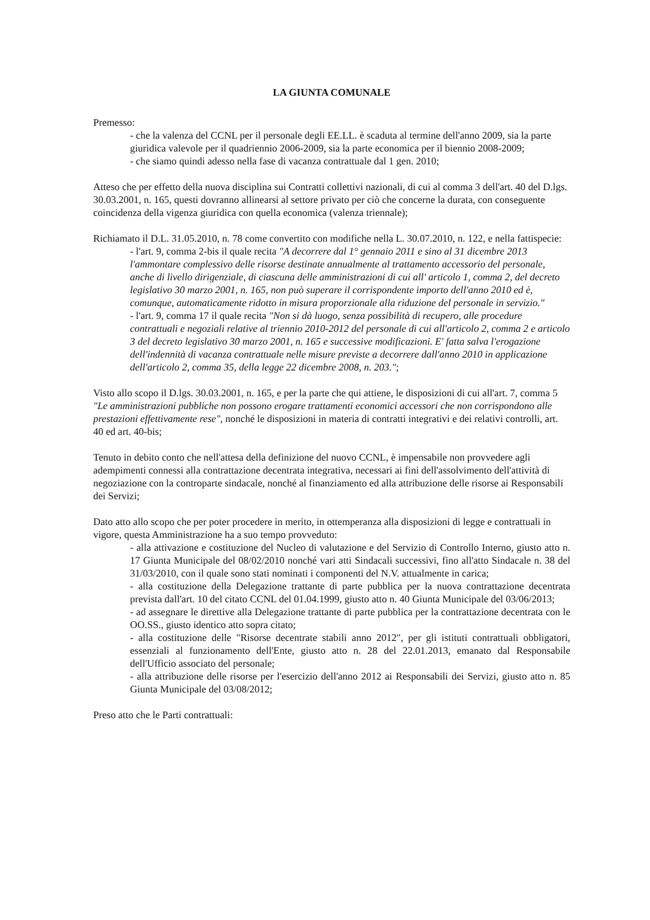LA GIUNTA COMUNALE
Premesso:
- che la valenza del CCNL per il personale degli EE.LL. è scaduta al termine dell'anno 2009, sia la parte giuridica valevole per il quadriennio 2006-2009, sia la parte economica per il biennio 2008-2009;
- che siamo quindi adesso nella fase di vacanza contrattuale dal 1 gen. 2010;
Atteso che per effetto della nuova disciplina sui Contratti collettivi nazionali, di cui al comma 3 dell'art. 40 del D.lgs. 30.03.2001, n. 165, questi dovranno allinearsi al settore privato per ciò che concerne la durata, con conseguente coincidenza della vigenza giuridica con quella economica (valenza triennale);
Richiamato il D.L. 31.05.2010, n. 78 come convertito con modifiche nella L. 30.07.2010, n. 122, e nella fattispecie:
- l'art. 9, comma 2-bis il quale recita "A decorrere dal 1° gennaio 2011 e sino al 31 dicembre 2013 l'ammontare complessivo delle risorse destinate annualmente al trattamento accessorio del personale, anche di livello dirigenziale, di ciascuna delle amministrazioni di cui all' articolo 1, comma 2, del decreto legislativo 30 marzo 2001, n. 165, non può superare il corrispondente importo dell'anno 2010 ed è, comunque, automaticamente ridotto in misura proporzionale alla riduzione del personale in servizio."
- l'art. 9, comma 17 il quale recita "Non si dà luogo, senza possibilità di recupero, alle procedure contrattuali e negoziali relative al triennio 2010-2012 del personale di cui all'articolo 2, comma 2 e articolo 3 del decreto legislativo 30 marzo 2001, n. 165 e successive modificazioni. E' fatta salva l'erogazione dell'indennità di vacanza contrattuale nelle misure previste a decorrere dall'anno 2010 in applicazione dell'articolo 2, comma 35, della legge 22 dicembre 2008, n. 203.";
Visto allo scopo il D.lgs. 30.03.2001, n. 165, e per la parte che qui attiene, le disposizioni di cui all'art. 7, comma 5 "Le amministrazioni pubbliche non possono erogare trattamenti economici accessori che non corrispondono alle prestazioni effettivamente rese", nonché le disposizioni in materia di contratti integrativi e dei relativi controlli, art. 40 ed art. 40-bis;
Tenuto in debito conto che nell'attesa della definizione del nuovo CCNL, è impensabile non provvedere agli adempimenti connessi alla contrattazione decentrata integrativa, necessari ai fini dell'assolvimento dell'attività di negoziazione con la controparte sindacale, nonché al finanziamento ed alla attribuzione delle risorse ai Responsabili dei Servizi;
Dato atto allo scopo che per poter procedere in merito, in ottemperanza alla disposizioni di legge e contrattuali in vigore, questa Amministrazione ha a suo tempo provveduto:
- alla attivazione e costituzione del Nucleo di valutazione e del Servizio di Controllo Interno, giusto atto n. 17 Giunta Municipale del 08/02/2010 nonché vari atti Sindacali successivi, fino all'atto Sindacale n. 38 del 31/03/2010, con il quale sono stati nominati i componenti del N.V. attualmente in carica;
- alla costituzione della Delegazione trattante di parte pubblica per la nuova contrattazione decentrata prevista dall'art. 10 del citato CCNL del 01.04.1999, giusto atto n. 40 Giunta Municipale del 03/06/2013;
- ad assegnare le direttive alla Delegazione trattante di parte pubblica per la contrattazione decentrata con le OO.SS., giusto identico atto sopra citato;
- alla costituzione delle "Risorse decentrate stabili anno 2012", per gli istituti contrattuali obbligatori, essenziali al funzionamento dell'Ente, giusto atto n. 28 del 22.01.2013, emanato dal Responsabile dell'Ufficio associato del personale;
- alla attribuzione delle risorse per l'esercizio dell'anno 2012 ai Responsabili dei Servizi, giusto atto n. 85 Giunta Municipale del 03/08/2012;
Preso atto che le Parti contrattuali: